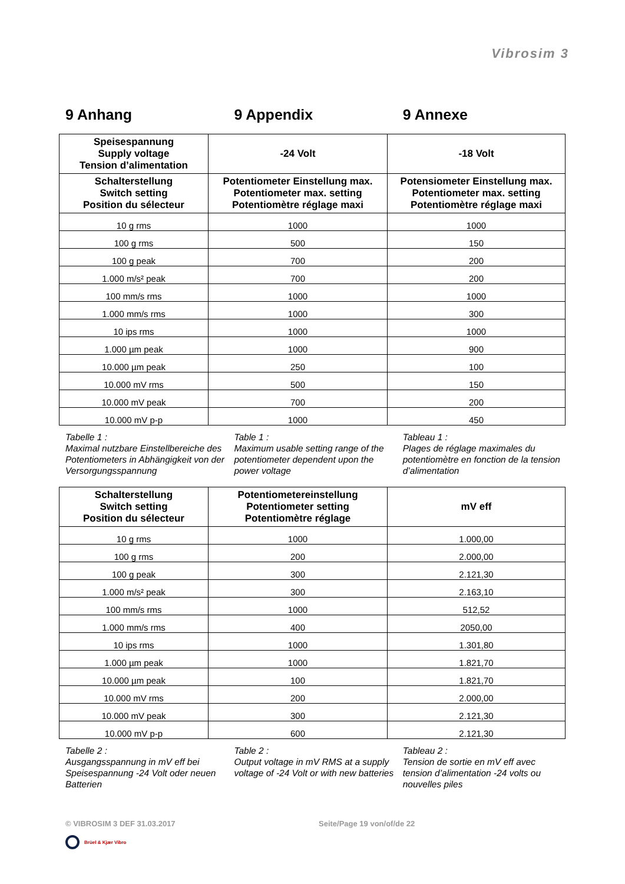Vibrosim 3
9 Anhang 9 Appendix 9 Annexe
| Speisespannung Supply voltage Tension d’alimentation | -24 Volt | -18 Volt |
| --- | --- | --- |
| Schalterstellung Switch setting Position du sélecteur | Potentiometer Einstellung max. Potentiometer max. setting Potentiomètre réglage maxi | Potensiometer Einstellung max. Potentiometer max. setting Potentiomètre réglage maxi |
| 10 g rms | 1000 | 1000 |
| 100 g rms | 500 | 150 |
| 100 g peak | 700 | 200 |
| 1.000 m/s² peak | 700 | 200 |
| 100 mm/s rms | 1000 | 1000 |
| 1.000 mm/s rms | 1000 | 300 |
| 10 ips rms | 1000 | 1000 |
| 1.000 µm peak | 1000 | 900 |
| 10.000 µm peak | 250 | 100 |
| 10.000 mV rms | 500 | 150 |
| 10.000 mV peak | 700 | 200 |
| 10.000 mV p-p | 1000 | 450 |
Tabelle 1 :
Maximal nutzbare Einstellbereiche des Potentiometers in Abhängigkeit von der Versorgungsspannung
Table 1 :
Maximum usable setting range of the potentiometer dependent upon the power voltage
Tableau 1 :
Plages de réglage maximales du potentiomètre en fonction de la tension d’alimentation
| Schalterstellung Switch setting Position du sélecteur | Potentiometereinstellung Potentiometer setting Potentiomètre réglage | mV eff |
| --- | --- | --- |
| 10 g rms | 1000 | 1.000,00 |
| 100 g rms | 200 | 2.000,00 |
| 100 g peak | 300 | 2.121,30 |
| 1.000 m/s² peak | 300 | 2.163,10 |
| 100 mm/s rms | 1000 | 512,52 |
| 1.000 mm/s rms | 400 | 2050,00 |
| 10 ips rms | 1000 | 1.301,80 |
| 1.000 µm peak | 1000 | 1.821,70 |
| 10.000 µm peak | 100 | 1.821,70 |
| 10.000 mV rms | 200 | 2.000,00 |
| 10.000 mV peak | 300 | 2.121,30 |
| 10.000 mV p-p | 600 | 2.121,30 |
Tabelle 2 :
Ausgangsspannung in mV eff bei Speisespannung -24 Volt oder neuen Batterien
Table 2 :
Output voltage in mV RMS at a supply voltage of -24 Volt or with new batteries
Tableau 2 :
Tension de sortie en mV eff avec tension d’alimentation -24 volts ou nouvelles piles
© VIBROSIM 3 DEF 31.03.2017 Seite/Page 19 von/of/de 22
Brüel & Kjær Vibro